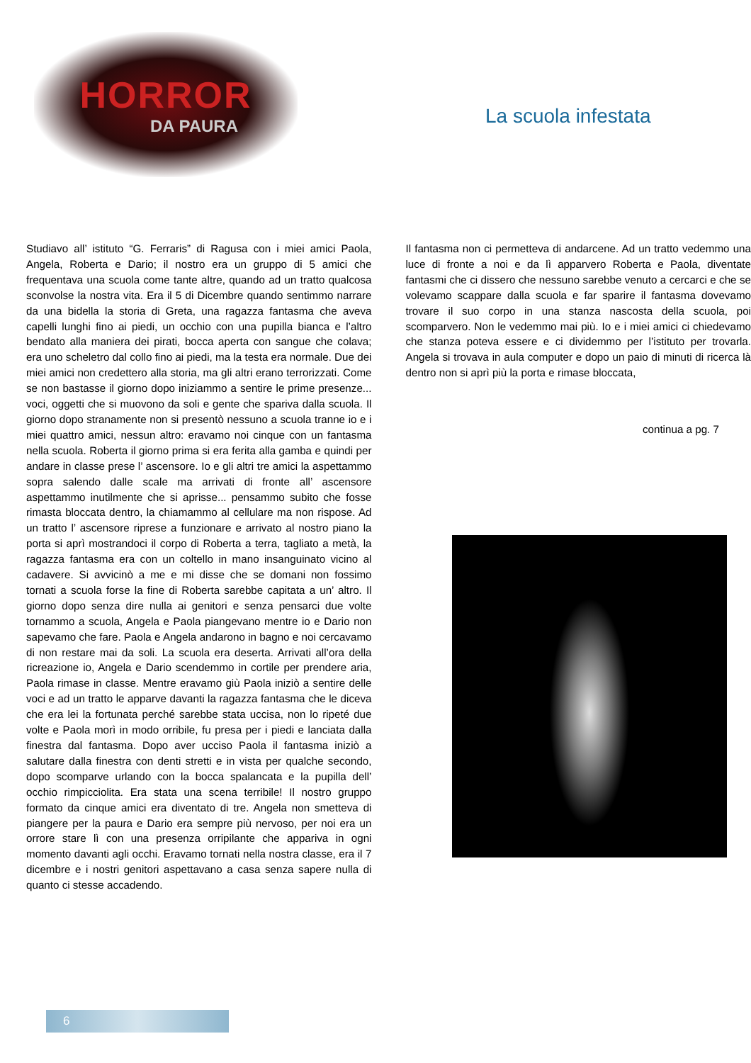HORROR
DA PAURA
La scuola infestata
Studiavo all’ istituto “G. Ferraris” di Ragusa con i miei amici Paola, Angela, Roberta e Dario; il nostro era un gruppo di 5 amici che frequentava una scuola come tante altre, quando ad un tratto qualcosa sconvolse la nostra vita. Era il 5 di Dicembre quando sentimmo narrare da una bidella la storia di Greta, una ragazza fantasma che aveva capelli lunghi fino ai piedi, un occhio con una pupilla bianca e l’altro bendato alla maniera dei pirati, bocca aperta con sangue che colava; era uno scheletro dal collo fino ai piedi, ma la testa era normale. Due dei miei amici non credettero alla storia, ma gli altri erano terrorizzati. Come se non bastasse il giorno dopo iniziammo a sentire le prime presenze... voci, oggetti che si muovono da soli e gente che spariva dalla scuola. Il giorno dopo stranamente non si presentò nessuno a scuola tranne io e i miei quattro amici, nessun altro: eravamo noi cinque con un fantasma nella scuola. Roberta il giorno prima si era ferita alla gamba e quindi per andare in classe prese l’ ascensore. Io e gli altri tre amici la aspettammo sopra salendo dalle scale ma arrivati di fronte all’ ascensore aspettammo inutilmente che si aprisse... pensammo subito che fosse rimasta bloccata dentro, la chiamammo al cellulare ma non rispose. Ad un tratto l’ ascensore riprese a funzionare e arrivato al nostro piano la porta si aprì mostrandoci il corpo di Roberta a terra, tagliato a metà, la ragazza fantasma era con un coltello in mano insanguinato vicino al cadavere. Si avvicinò a me e mi disse che se domani non fossimo tornati a scuola forse la fine di Roberta sarebbe capitata a un’ altro. Il giorno dopo senza dire nulla ai genitori e senza pensarci due volte tornammo a scuola, Angela e Paola piangevano mentre io e Dario non sapevamo che fare. Paola e Angela andarono in bagno e noi cercavamo di non restare mai da soli. La scuola era deserta. Arrivati all’ora della ricreazione io, Angela e Dario scendemmo in cortile per prendere aria, Paola rimase in classe. Mentre eravamo giù Paola iniziò a sentire delle voci e ad un tratto le apparve davanti la ragazza fantasma che le diceva che era lei la fortunata perché sarebbe stata uccisa, non lo ripeté due volte e Paola morì in modo orribile, fu presa per i piedi e lanciata dalla finestra dal fantasma. Dopo aver ucciso Paola il fantasma iniziò a salutare dalla finestra con denti stretti e in vista per qualche secondo, dopo scomparve urlando con la bocca spalancata e la pupilla dell’ occhio rimpicciolita. Era stata una scena terribile! Il nostro gruppo formato da cinque amici era diventato di tre. Angela non smetteva di piangere per la paura e Dario era sempre più nervoso, per noi era un orrore stare lì con una presenza orripilante che appariva in ogni momento davanti agli occhi. Eravamo tornati nella nostra classe, era il 7 dicembre e i nostri genitori aspettavano a casa senza sapere nulla di quanto ci stesse accadendo.
Il fantasma non ci permetteva di andarcene. Ad un tratto vedemmo una luce di fronte a noi e da lì apparvero Roberta e Paola, diventate fantasmi che ci dissero che nessuno sarebbe venuto a cercarci e che se volevamo scappare dalla scuola e far sparire il fantasma dovevamo trovare il suo corpo in una stanza nascosta della scuola, poi scomparvero. Non le vedemmo mai più. Io e i miei amici ci chiedevamo che stanza poteva essere e ci dividemmo per l’istituto per trovarla. Angela si trovava in aula computer e dopo un paio di minuti di ricerca là dentro non si aprì più la porta e rimase bloccata,
continua a pg. 7
6